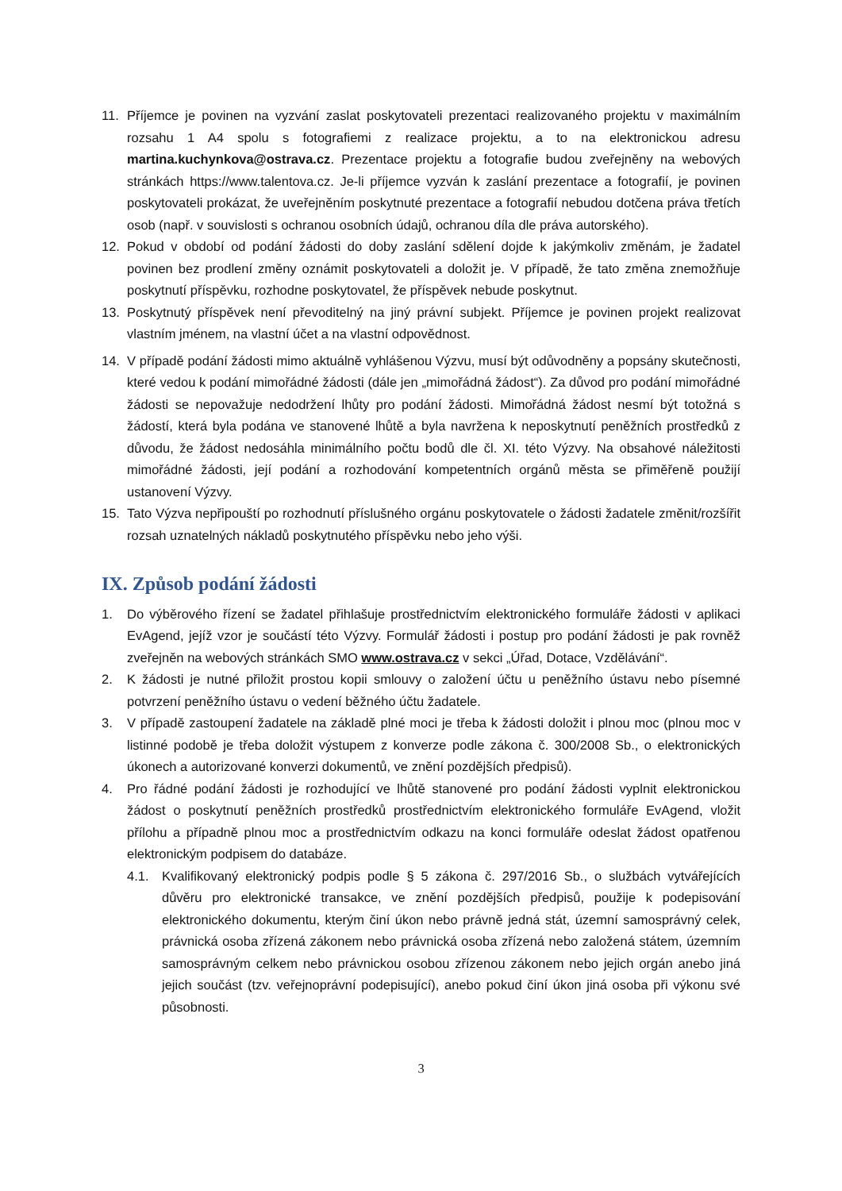11. Příjemce je povinen na vyzvání zaslat poskytovateli prezentaci realizovaného projektu v maximálním rozsahu 1 A4 spolu s fotografiemi z realizace projektu, a to na elektronickou adresu martina.kuchynkova@ostrava.cz. Prezentace projektu a fotografie budou zveřejněny na webových stránkách https://www.talentova.cz. Je-li příjemce vyzván k zaslání prezentace a fotografií, je povinen poskytovateli prokázat, že uveřejněním poskytnuté prezentace a fotografií nebudou dotčena práva třetích osob (např. v souvislosti s ochranou osobních údajů, ochranou díla dle práva autorského).
12. Pokud v období od podání žádosti do doby zaslání sdělení dojde k jakýmkoliv změnám, je žadatel povinen bez prodlení změny oznámit poskytovateli a doložit je. V případě, že tato změna znemožňuje poskytnutí příspěvku, rozhodne poskytovatel, že příspěvek nebude poskytnut.
13. Poskytnutý příspěvek není převoditelný na jiný právní subjekt. Příjemce je povinen projekt realizovat vlastním jménem, na vlastní účet a na vlastní odpovědnost.
14. V případě podání žádosti mimo aktuálně vyhlášenou Výzvu, musí být odůvodněny a popsány skutečnosti, které vedou k podání mimořádné žádosti (dále jen „mimořádná žádost“). Za důvod pro podání mimořádné žádosti se nepovažuje nedodržení lhůty pro podání žádosti. Mimořádná žádost nesmí být totožná s žádostí, která byla podána ve stanovené lhůtě a byla navržena k neposkytnutí peněžních prostředků z důvodu, že žádost nedosáhla minimálního počtu bodů dle čl. XI. této Výzvy. Na obsahové náležitosti mimořádné žádosti, její podání a rozhodování kompetentních orgánů města se přiměřeně použijí ustanovení Výzvy.
15. Tato Výzva nepřipouští po rozhodnutí příslušného orgánu poskytovatele o žádosti žadatele změnit/rozšířit rozsah uznatelných nákladů poskytnutého příspěvku nebo jeho výši.
IX. Způsob podání žádosti
1. Do výběrového řízení se žadatel přihlašuje prostřednictvím elektronického formuláře žádosti v aplikaci EvAgend, jejíž vzor je součástí této Výzvy. Formulář žádosti i postup pro podání žádosti je pak rovněž zveřejněn na webových stránkách SMO www.ostrava.cz v sekci „Úřad, Dotace, Vzdělávání“.
2. K žádosti je nutné přiložit prostou kopii smlouvy o založení účtu u peněžního ústavu nebo písemné potvrzení peněžního ústavu o vedení běžného účtu žadatele.
3. V případě zastoupení žadatele na základě plné moci je třeba k žádosti doložit i plnou moc (plnou moc v listinné podobě je třeba doložit výstupem z konverze podle zákona č. 300/2008 Sb., o elektronických úkonech a autorizované konverzi dokumentů, ve znění pozdějších předpisů).
4. Pro řádné podání žádosti je rozhodující ve lhůtě stanovené pro podání žádosti vyplnit elektronickou žádost o poskytnutí peněžních prostředků prostřednictvím elektronického formuláře EvAgend, vložit přílohu a případně plnou moc a prostřednictvím odkazu na konci formuláře odeslat žádost opatřenou elektronickým podpisem do databáze.
4.1. Kvalifikovaný elektronický podpis podle § 5 zákona č. 297/2016 Sb., o službách vytvářejících důvěru pro elektronické transakce, ve znění pozdějších předpisů, použije k podepisování elektronického dokumentu, kterým činí úkon nebo právně jedná stát, územní samosprávný celek, právnická osoba zřízená zákonem nebo právnická osoba zřízená nebo založená státem, územním samosprávným celkem nebo právnickou osobou zřízenou zákonem nebo jejich orgán anebo jiná jejich součást (tzv. veřejnoprávní podepisující), anebo pokud činí úkon jiná osoba při výkonu své působnosti.
3